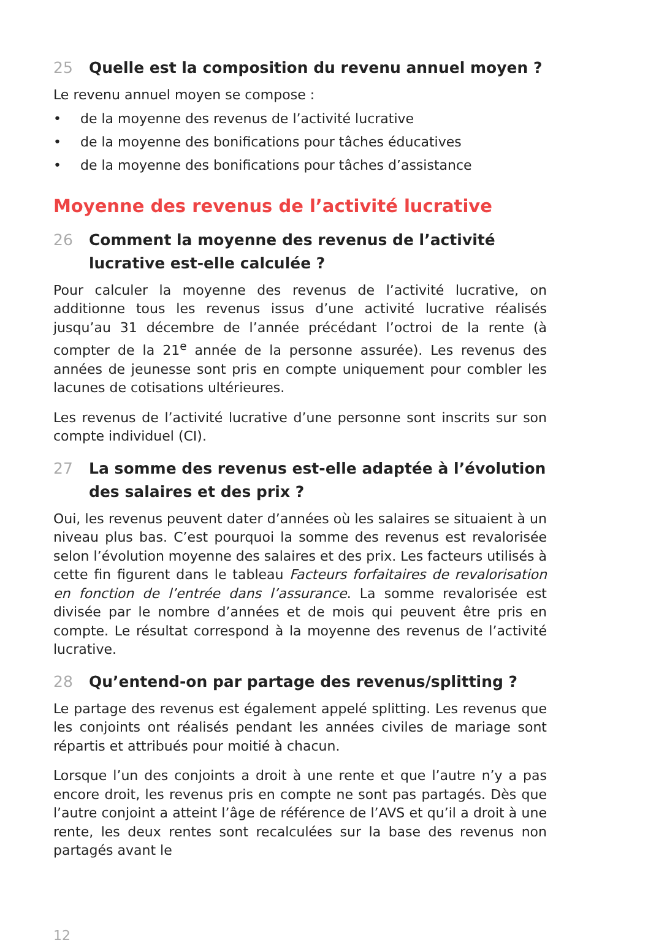25 Quelle est la composition du revenu annuel moyen ?
Le revenu annuel moyen se compose :
• de la moyenne des revenus de l’activité lucrative
• de la moyenne des bonifications pour tâches éducatives
• de la moyenne des bonifications pour tâches d’assistance
Moyenne des revenus de l’activité lucrative
26 Comment la moyenne des revenus de l’activité lucrative est-elle calculée ?
Pour calculer la moyenne des revenus de l’activité lucrative, on additionne tous les revenus issus d’une activité lucrative réalisés jusqu’au 31 décembre de l’année précédant l’octroi de la rente (à compter de la 21<sup>e</sup> année de la personne assurée). Les revenus des années de jeunesse sont pris en compte uniquement pour combler les lacunes de cotisations ultérieures.
Les revenus de l’activité lucrative d’une personne sont inscrits sur son compte individuel (CI).
27 La somme des revenus est-elle adaptée à l’évolution des salaires et des prix ?
Oui, les revenus peuvent dater d’années où les salaires se situaient à un niveau plus bas. C’est pourquoi la somme des revenus est revalorisée selon l’évolution moyenne des salaires et des prix. Les facteurs utilisés à cette fin figurent dans le tableau Facteurs forfaitaires de revalorisation en fonc­tion de l’entrée dans l’assurance. La somme revalorisée est divisée par le nombre d’années et de mois qui peuvent être pris en compte. Le résultat correspond à la moyenne des revenus de l’activité lucrative.
28 Qu’entend-on par partage des revenus/splitting ?
Le partage des revenus est également appelé splitting. Les revenus que les conjoints ont réalisés pendant les années civiles de mariage sont répartis et attribués pour moitié à chacun.
Lorsque l’un des conjoints a droit à une rente et que l’autre n’y a pas en­core droit, les revenus pris en compte ne sont pas partagés. Dès que l’autre conjoint a atteint l’âge de référence de l’AVS et qu’il a droit à une rente, les deux rentes sont recalculées sur la base des revenus non partagés avant le
12